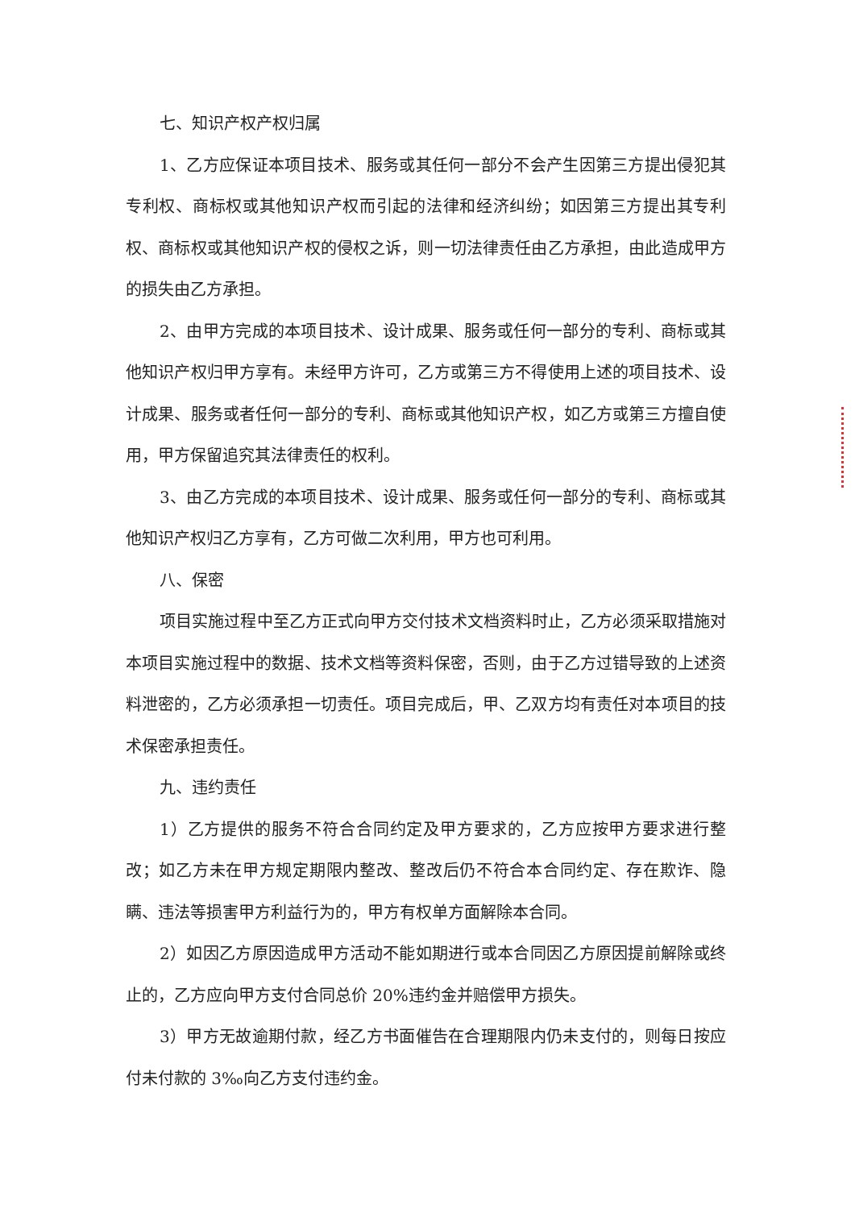七、知识产权产权归属
1、乙方应保证本项目技术、服务或其任何一部分不会产生因第三方提出侵犯其专利权、商标权或其他知识产权而引起的法律和经济纠纷；如因第三方提出其专利权、商标权或其他知识产权的侵权之诉，则一切法律责任由乙方承担，由此造成甲方的损失由乙方承担。
2、由甲方完成的本项目技术、设计成果、服务或任何一部分的专利、商标或其他知识产权归甲方享有。未经甲方许可，乙方或第三方不得使用上述的项目技术、设计成果、服务或者任何一部分的专利、商标或其他知识产权，如乙方或第三方擅自使用，甲方保留追究其法律责任的权利。
3、由乙方完成的本项目技术、设计成果、服务或任何一部分的专利、商标或其他知识产权归乙方享有，乙方可做二次利用，甲方也可利用。
八、保密
项目实施过程中至乙方正式向甲方交付技术文档资料时止，乙方必须采取措施对本项目实施过程中的数据、技术文档等资料保密，否则，由于乙方过错导致的上述资料泄密的，乙方必须承担一切责任。项目完成后，甲、乙双方均有责任对本项目的技术保密承担责任。
九、违约责任
1）乙方提供的服务不符合合同约定及甲方要求的，乙方应按甲方要求进行整改；如乙方未在甲方规定期限内整改、整改后仍不符合本合同约定、存在欺诈、隐瞒、违法等损害甲方利益行为的，甲方有权单方面解除本合同。
2）如因乙方原因造成甲方活动不能如期进行或本合同因乙方原因提前解除或终止的，乙方应向甲方支付合同总价 20%违约金并赔偿甲方损失。
3）甲方无故逾期付款，经乙方书面催告在合理期限内仍未支付的，则每日按应付未付款的 3‰向乙方支付违约金。